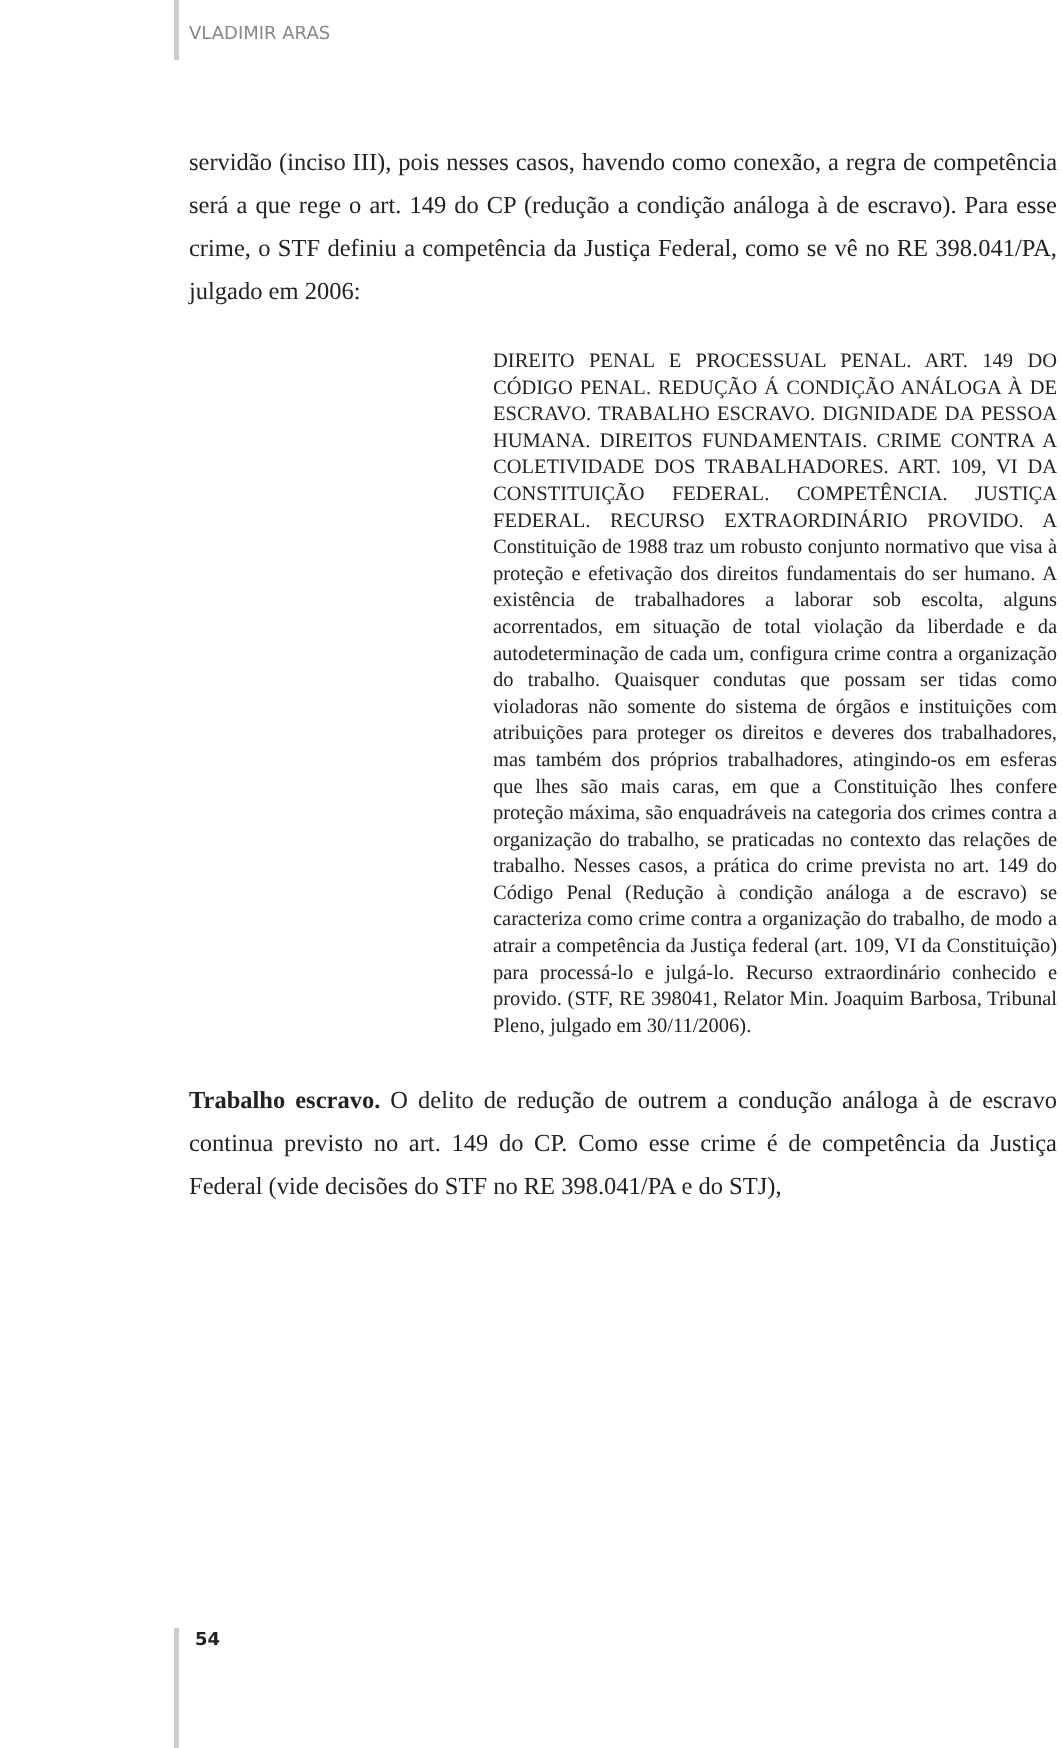VLADIMIR ARAS
servidão (inciso III), pois nesses casos, havendo como conexão, a regra de competência será a que rege o art. 149 do CP (redução a condição análoga à de escravo). Para esse crime, o STF definiu a competência da Justiça Federal, como se vê no RE 398.041/PA, julgado em 2006:
DIREITO PENAL E PROCESSUAL PENAL. ART. 149 DO CÓDIGO PENAL. REDUÇÃO Á CONDIÇÃO ANÁLOGA À DE ESCRAVO. TRABALHO ESCRAVO. DIGNIDADE DA PESSOA HUMANA. DIREITOS FUNDAMENTAIS. CRIME CONTRA A COLETIVIDADE DOS TRABALHADORES. ART. 109, VI DA CONSTITUIÇÃO FEDERAL. COMPETÊNCIA. JUSTIÇA FEDERAL. RECURSO EXTRAORDINÁRIO PROVIDO. A Constituição de 1988 traz um robusto conjunto normativo que visa à proteção e efetivação dos direitos fundamentais do ser humano. A existência de trabalhadores a laborar sob escolta, alguns acorrentados, em situação de total violação da liberdade e da autodeterminação de cada um, configura crime contra a organização do trabalho. Quaisquer condutas que possam ser tidas como violadoras não somente do sistema de órgãos e instituições com atribuições para proteger os direitos e deveres dos trabalhadores, mas também dos próprios trabalhadores, atingindo-os em esferas que lhes são mais caras, em que a Constituição lhes confere proteção máxima, são enquadráveis na categoria dos crimes contra a organização do trabalho, se praticadas no contexto das relações de trabalho. Nesses casos, a prática do crime prevista no art. 149 do Código Penal (Redução à condição análoga a de escravo) se caracteriza como crime contra a organização do trabalho, de modo a atrair a competência da Justiça federal (art. 109, VI da Constituição) para processá-lo e julgá-lo. Recurso extraordinário conhecido e provido. (STF, RE 398041, Relator Min. Joaquim Barbosa, Tribunal Pleno, julgado em 30/11/2006).
Trabalho escravo. O delito de redução de outrem a condução análoga à de escravo continua previsto no art. 149 do CP. Como esse crime é de competência da Justiça Federal (vide decisões do STF no RE 398.041/PA e do STJ),
54